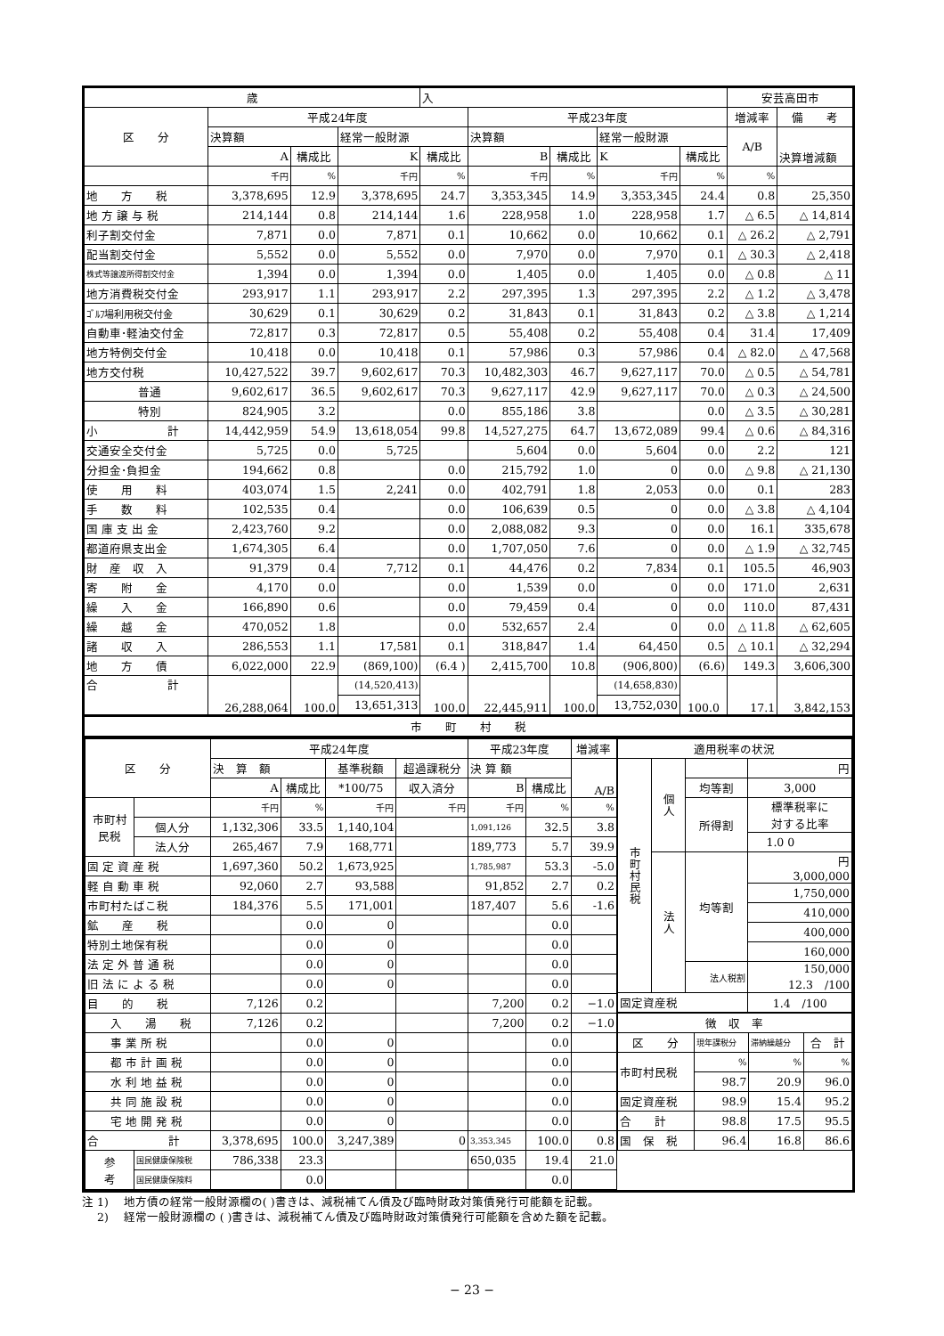| 歳 | | | | 入 | | | | | 安芸高田市 | |
| 区 分 | 平成24年度 | | | | 平成23年度 | | | | 増減率 | 備 考 |
| | 決算額 | | 経常一般財源 | | 決算額 | | 経常一般財源 | | A/B | 決算増減額 |
| | A | 構成比 | K | 構成比 | B | 構成比 | K | 構成比 | | |
| | 千円 | % | 千円 | % | 千円 | % | 千円 | % | % | |
| 地 方 税 | 3,378,695 | 12.9 | 3,378,695 | 24.7 | 3,353,345 | 14.9 | 3,353,345 | 24.4 | 0.8 | 25,350 |
| 地 方 譲 与 税 | 214,144 | 0.8 | 214,144 | 1.6 | 228,958 | 1.0 | 228,958 | 1.7 | △ 6.5 | △ 14,814 |
| 利子割交付金 | 7,871 | 0.0 | 7,871 | 0.1 | 10,662 | 0.0 | 10,662 | 0.1 | △ 26.2 | △ 2,791 |
| 配当割交付金 | 5,552 | 0.0 | 5,552 | 0.0 | 7,970 | 0.0 | 7,970 | 0.1 | △ 30.3 | △ 2,418 |
| 株式等譲渡所得割交付金 | 1,394 | 0.0 | 1,394 | 0.0 | 1,405 | 0.0 | 1,405 | 0.0 | △ 0.8 | △ 11 |
| 地方消費税交付金 | 293,917 | 1.1 | 293,917 | 2.2 | 297,395 | 1.3 | 297,395 | 2.2 | △ 1.2 | △ 3,478 |
| ｺﾞﾙﾌ場利用税交付金 | 30,629 | 0.1 | 30,629 | 0.2 | 31,843 | 0.1 | 31,843 | 0.2 | △ 3.8 | △ 1,214 |
| 自動車･軽油交付金 | 72,817 | 0.3 | 72,817 | 0.5 | 55,408 | 0.2 | 55,408 | 0.4 | 31.4 | 17,409 |
| 地方特例交付金 | 10,418 | 0.0 | 10,418 | 0.1 | 57,986 | 0.3 | 57,986 | 0.4 | △ 82.0 | △ 47,568 |
| 地方交付税 | 10,427,522 | 39.7 | 9,602,617 | 70.3 | 10,482,303 | 46.7 | 9,627,117 | 70.0 | △ 0.5 | △ 54,781 |
| 普通 | 9,602,617 | 36.5 | 9,602,617 | 70.3 | 9,627,117 | 42.9 | 9,627,117 | 70.0 | △ 0.3 | △ 24,500 |
| 特別 | 824,905 | 3.2 | | 0.0 | 855,186 | 3.8 | | 0.0 | △ 3.5 | △ 30,281 |
| 小 計 | 14,442,959 | 54.9 | 13,618,054 | 99.8 | 14,527,275 | 64.7 | 13,672,089 | 99.4 | △ 0.6 | △ 84,316 |
| 交通安全交付金 | 5,725 | 0.0 | 5,725 | | 5,604 | 0.0 | 5,604 | 0.0 | 2.2 | 121 |
| 分担金･負担金 | 194,662 | 0.8 | | 0.0 | 215,792 | 1.0 | 0 | 0.0 | △ 9.8 | △ 21,130 |
| 使 用 料 | 403,074 | 1.5 | 2,241 | 0.0 | 402,791 | 1.8 | 2,053 | 0.0 | 0.1 | 283 |
| 手 数 料 | 102,535 | 0.4 | | 0.0 | 106,639 | 0.5 | 0 | 0.0 | △ 3.8 | △ 4,104 |
| 国 庫 支 出 金 | 2,423,760 | 9.2 | | 0.0 | 2,088,082 | 9.3 | 0 | 0.0 | 16.1 | 335,678 |
| 都道府県支出金 | 1,674,305 | 6.4 | | 0.0 | 1,707,050 | 7.6 | 0 | 0.0 | △ 1.9 | △ 32,745 |
| 財 産 収 入 | 91,379 | 0.4 | 7,712 | 0.1 | 44,476 | 0.2 | 7,834 | 0.1 | 105.5 | 46,903 |
| 寄 附 金 | 4,170 | 0.0 | | 0.0 | 1,539 | 0.0 | 0 | 0.0 | 171.0 | 2,631 |
| 繰 入 金 | 166,890 | 0.6 | | 0.0 | 79,459 | 0.4 | 0 | 0.0 | 110.0 | 87,431 |
| 繰 越 金 | 470,052 | 1.8 | | 0.0 | 532,657 | 2.4 | 0 | 0.0 | △ 11.8 | △ 62,605 |
| 諸 収 入 | 286,553 | 1.1 | 17,581 | 0.1 | 318,847 | 1.4 | 64,450 | 0.5 | △ 10.1 | △ 32,294 |
| 地 方 債 | 6,022,000 | 22.9 | (869,100) | (6.4 ) | 2,415,700 | 10.8 | (906,800) | (6.6) | 149.3 | 3,606,300 |
| 合 計 | 26,288,064 | 100.0 | (14,520,413) | 100.0 | 22,445,911 | 100.0 | (14,658,830) | 100.0 | 17.1 | 3,842,153 |
| | | | 13,651,313 | | | | 13,752,030 | | | |
| 市 町 村 税 | | | | | | | | | | |
| 区 分 | | 平成24年度 | | | | 平成23年度 | | 増減率 |
| --- | --- | --- | --- | --- | --- | --- | --- | --- |
| | | 決 算 額 | | 基準税額 | 超過課税分 | 決 算 額 | | A/B |
| | | A | 構成比 | *100/75 | 収入済分 | B | 構成比 | |
| 市町村 民税 | | 千円 | % | 千円 | 千円 | 千円 | % | % |
| | 個人分 | 1,132,306 | 33.5 | 1,140,104 | | 1,091,126 | 32.5 | 3.8 |
| | 法人分 | 265,467 | 7.9 | 168,771 | | 189,773 | 5.7 | 39.9 |
| 固 定 資 産 税 | | 1,697,360 | 50.2 | 1,673,925 | | 1,785,987 | 53.3 | -5.0 |
| 軽 自 動 車 税 | | 92,060 | 2.7 | 93,588 | | 91,852 | 2.7 | 0.2 |
| 市町村たばこ税 | | 184,376 | 5.5 | 171,001 | | 187,407 | 5.6 | -1.6 |
| 鉱 産 税 | | | 0.0 | 0 | | | 0.0 | |
| 特別土地保有税 | | | 0.0 | 0 | | | 0.0 | |
| 法 定 外 普 通 税 | | | 0.0 | 0 | | | 0.0 | |
| 旧 法 に よ る 税 | | | 0.0 | 0 | | | 0.0 | |
| 目 的 税 | | 7,126 | 0.2 | | | 7,200 | 0.2 | −1.0 |
| 入 湯 税 | | 7,126 | 0.2 | | | 7,200 | 0.2 | −1.0 |
| 事 業 所 税 | | | 0.0 | 0 | | | 0.0 | |
| 都 市 計 画 税 | | | 0.0 | 0 | | | 0.0 | |
| 水 利 地 益 税 | | | 0.0 | 0 | | | 0.0 | |
| 共 同 施 設 税 | | | 0.0 | 0 | | | 0.0 | |
| 宅 地 開 発 税 | | | 0.0 | 0 | | | 0.0 | |
| 合 計 | | 3,378,695 | 100.0 | 3,247,389 | 0 | 3,353,345 | 100.0 | 0.8 |
| 参 考 | 国民健康保険税 | 786,338 | 23.3 | | | 650,035 | 19.4 | 21.0 |
| | 国民健康保険料 | | 0.0 | | | | 0.0 | |
| 適用税率の状況 | | | |
| --- | --- | --- | --- |
| 市町村民税 | 個人 | | 円 |
| | | 均等割 | 3,000 |
| | | 所得割 | 標準税率に 対する比率 |
| | | | 1.0 0 |
| | 法人 | 均等割 | 円 3,000,000 |
| | | | 1,750,000 |
| | | | 410,000 |
| | | | 400,000 |
| | | | 160,000 |
| | | 法人税割 | 150,000 12.3 /100 |
| 固定資産税 | | | 1.4 /100 |
| 徴 収 率 | | | |
| --- | --- | --- | --- |
| 区 分 | 現年課税分 | 滞納繰越分 | 合 計 |
| 市町村民税 | % | % | % |
| | 98.7 | 20.9 | 96.0 |
| 固定資産税 | 98.9 | 15.4 | 95.2 |
| 合 計 | 98.8 | 17.5 | 95.5 |
| 国 保 税 | 96.4 | 16.8 | 86.6 |
注 1)　 地方債の経常一般財源欄の( )書きは、減税補てん債及び臨時財政対策債発行可能額を記載。
　 2)　 経常一般財源欄の ( )書きは、減税補てん債及び臨時財政対策債発行可能額を含めた額を記載。
− 23 −